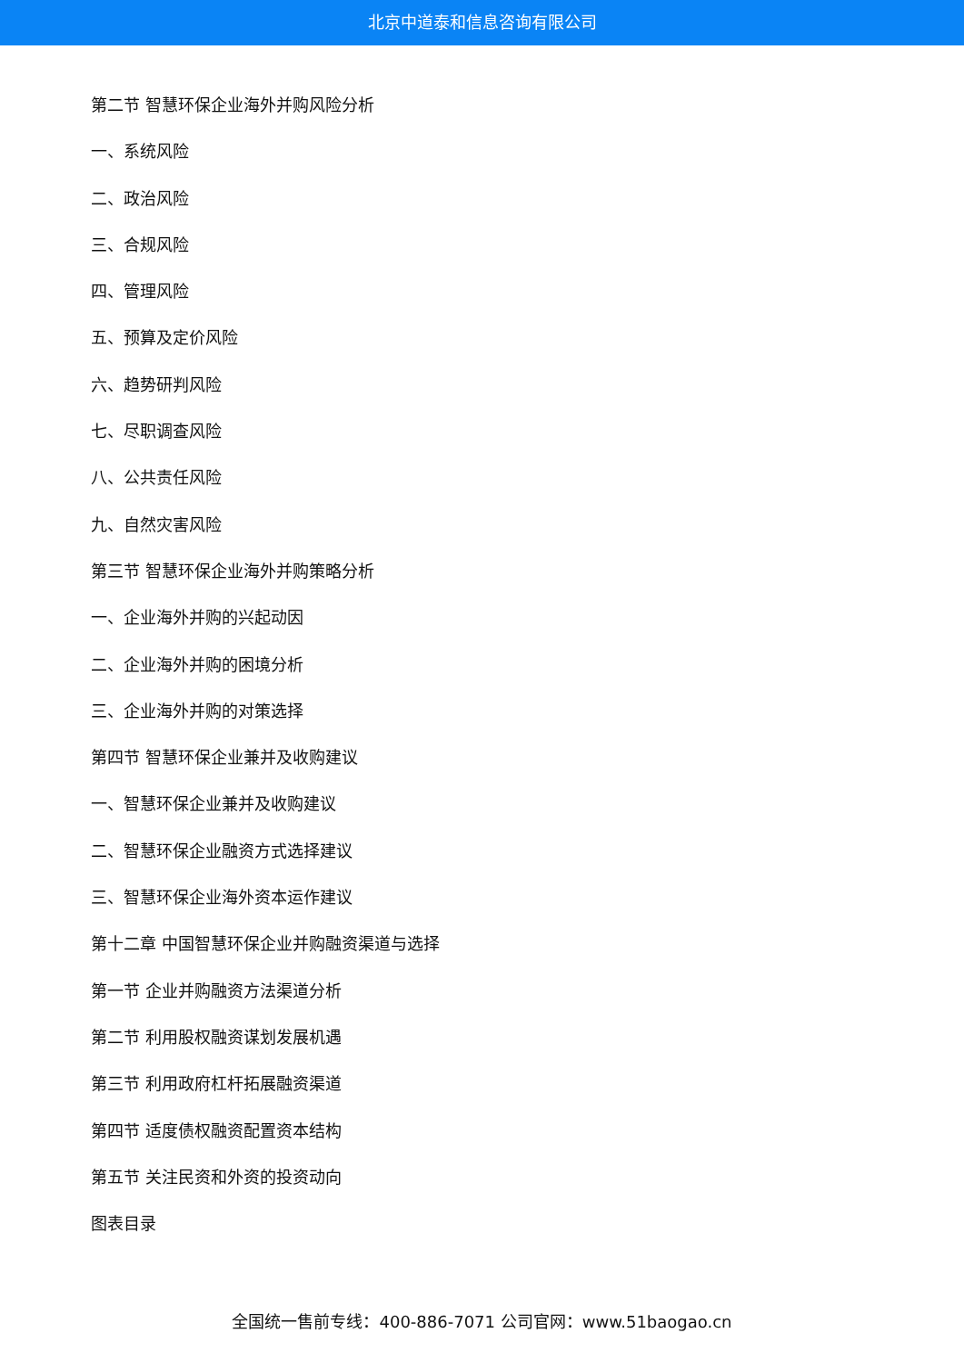北京中道泰和信息咨询有限公司
第二节 智慧环保企业海外并购风险分析
一、系统风险
二、政治风险
三、合规风险
四、管理风险
五、预算及定价风险
六、趋势研判风险
七、尽职调查风险
八、公共责任风险
九、自然灾害风险
第三节 智慧环保企业海外并购策略分析
一、企业海外并购的兴起动因
二、企业海外并购的困境分析
三、企业海外并购的对策选择
第四节 智慧环保企业兼并及收购建议
一、智慧环保企业兼并及收购建议
二、智慧环保企业融资方式选择建议
三、智慧环保企业海外资本运作建议
第十二章 中国智慧环保企业并购融资渠道与选择
第一节 企业并购融资方法渠道分析
第二节 利用股权融资谋划发展机遇
第三节 利用政府杠杆拓展融资渠道
第四节 适度债权融资配置资本结构
第五节 关注民资和外资的投资动向
图表目录
全国统一售前专线：400-886-7071 公司官网：www.51baogao.cn